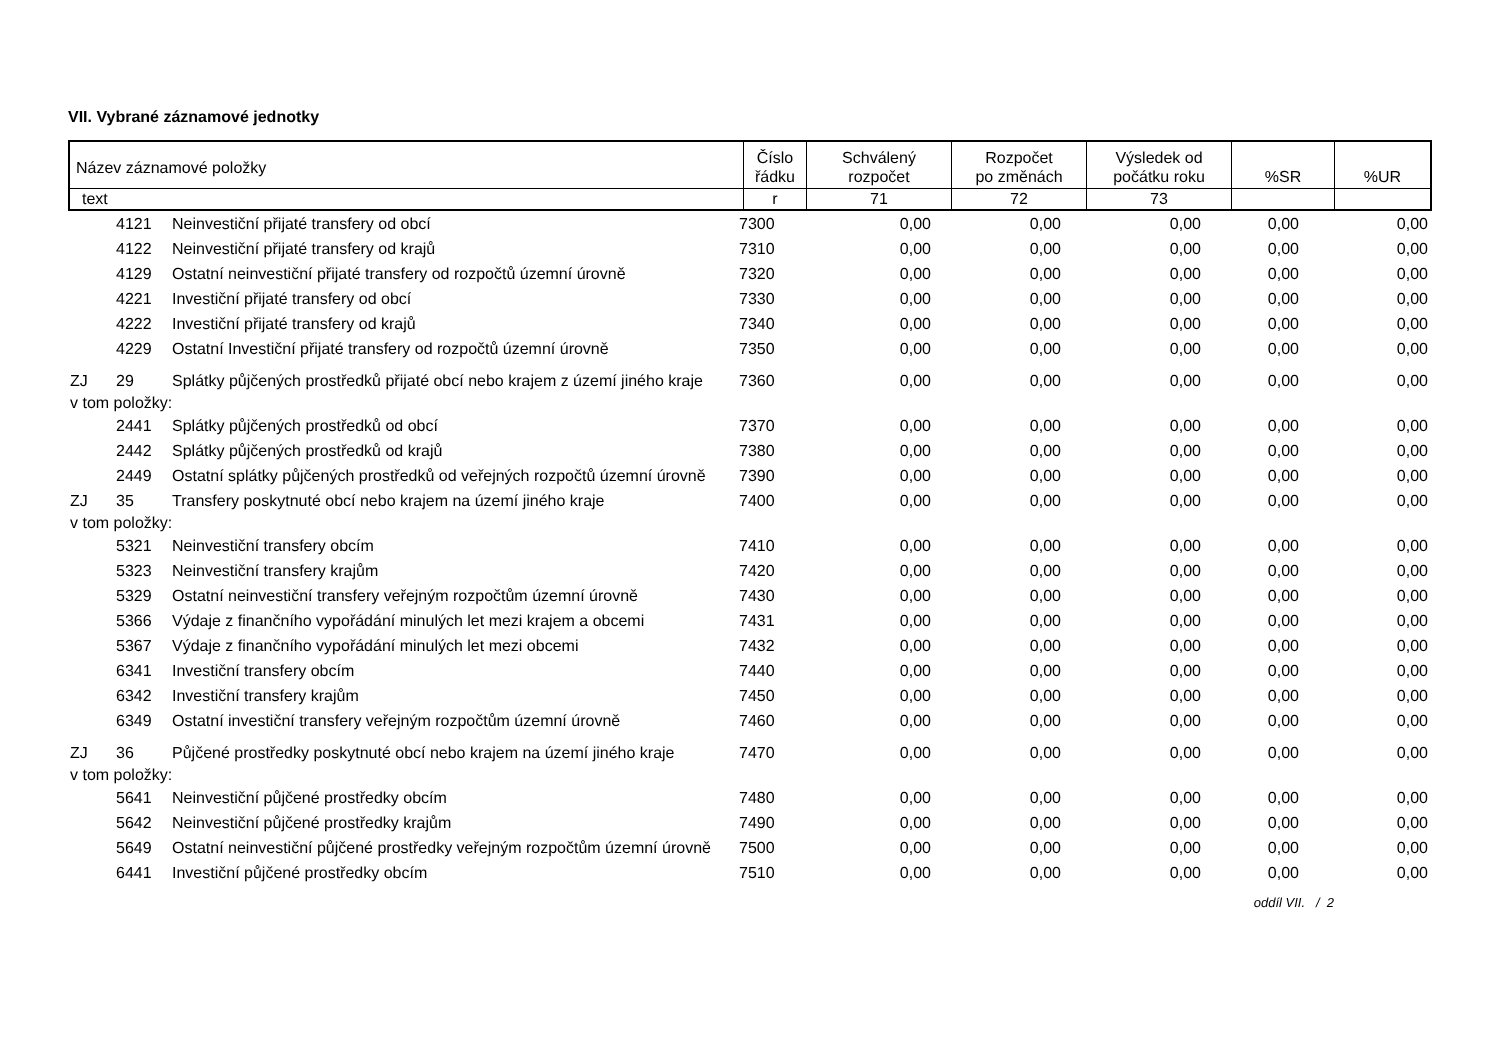VII. Vybrané záznamové jednotky
| Název záznamové položky | Číslo řádku | Schválený rozpočet | Rozpočet po změnách | Výsledek od počátku roku | %SR | %UR |
| --- | --- | --- | --- | --- | --- | --- |
| text | r | 71 | 72 | 73 | | |
| | 4121 | Neinvestiční přijaté transfery od obcí | 7300 | 0,00 | 0,00 | 0,00 | 0,00 | 0,00 |
| | 4122 | Neinvestiční přijaté transfery od krajů | 7310 | 0,00 | 0,00 | 0,00 | 0,00 | 0,00 |
| | 4129 | Ostatní neinvestiční přijaté transfery od rozpočtů územní úrovně | 7320 | 0,00 | 0,00 | 0,00 | 0,00 | 0,00 |
| | 4221 | Investiční přijaté transfery od obcí | 7330 | 0,00 | 0,00 | 0,00 | 0,00 | 0,00 |
| | 4222 | Investiční přijaté transfery od krajů | 7340 | 0,00 | 0,00 | 0,00 | 0,00 | 0,00 |
| | 4229 | Ostatní Investiční přijaté transfery od rozpočtů územní úrovně | 7350 | 0,00 | 0,00 | 0,00 | 0,00 | 0,00 |
| ZJ | 29 | Splátky půjčených prostředků přijaté obcí nebo krajem z území jiného kraje | 7360 | 0,00 | 0,00 | 0,00 | 0,00 | 0,00 |
| v tom položky: | | | | | | | | |
| | 2441 | Splátky půjčených prostředků od obcí | 7370 | 0,00 | 0,00 | 0,00 | 0,00 | 0,00 |
| | 2442 | Splátky půjčených prostředků od krajů | 7380 | 0,00 | 0,00 | 0,00 | 0,00 | 0,00 |
| | 2449 | Ostatní splátky půjčených prostředků od veřejných rozpočtů územní úrovně | 7390 | 0,00 | 0,00 | 0,00 | 0,00 | 0,00 |
| ZJ | 35 | Transfery poskytnuté obcí nebo krajem na území jiného kraje | 7400 | 0,00 | 0,00 | 0,00 | 0,00 | 0,00 |
| v tom položky: | | | | | | | | |
| | 5321 | Neinvestiční transfery obcím | 7410 | 0,00 | 0,00 | 0,00 | 0,00 | 0,00 |
| | 5323 | Neinvestiční transfery krajům | 7420 | 0,00 | 0,00 | 0,00 | 0,00 | 0,00 |
| | 5329 | Ostatní neinvestiční transfery veřejným rozpočtům územní úrovně | 7430 | 0,00 | 0,00 | 0,00 | 0,00 | 0,00 |
| | 5366 | Výdaje z finančního vypořádání minulých let mezi krajem a obcemi | 7431 | 0,00 | 0,00 | 0,00 | 0,00 | 0,00 |
| | 5367 | Výdaje z finančního vypořádání minulých let mezi obcemi | 7432 | 0,00 | 0,00 | 0,00 | 0,00 | 0,00 |
| | 6341 | Investiční transfery obcím | 7440 | 0,00 | 0,00 | 0,00 | 0,00 | 0,00 |
| | 6342 | Investiční transfery krajům | 7450 | 0,00 | 0,00 | 0,00 | 0,00 | 0,00 |
| | 6349 | Ostatní investiční transfery veřejným rozpočtům územní úrovně | 7460 | 0,00 | 0,00 | 0,00 | 0,00 | 0,00 |
| ZJ | 36 | Půjčené prostředky poskytnuté obcí nebo krajem na území jiného kraje | 7470 | 0,00 | 0,00 | 0,00 | 0,00 | 0,00 |
| v tom položky: | | | | | | | | |
| | 5641 | Neinvestiční půjčené prostředky obcím | 7480 | 0,00 | 0,00 | 0,00 | 0,00 | 0,00 |
| | 5642 | Neinvestiční půjčené prostředky krajům | 7490 | 0,00 | 0,00 | 0,00 | 0,00 | 0,00 |
| | 5649 | Ostatní neinvestiční půjčené prostředky veřejným rozpočtům územní úrovně | 7500 | 0,00 | 0,00 | 0,00 | 0,00 | 0,00 |
| | 6441 | Investiční půjčené prostředky obcím | 7510 | 0,00 | 0,00 | 0,00 | 0,00 | 0,00 |
oddíl VII. / 2